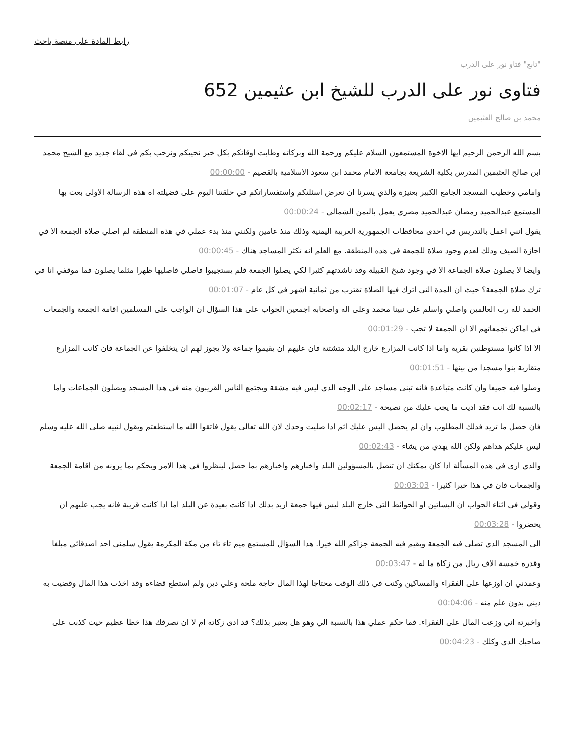رابط المادة على منصة باحث
"تابع" فتاو نور على الدرب
فتاوى نور على الدرب للشيخ ابن عثيمين 652
محمد بن صالح العثيمين
بسم الله الرحمن الرحيم ايها الاخوة المستمعون السلام عليكم ورحمة الله وبركاته وطابت اوقاتكم بكل خير نحييكم ونرحب بكم في لقاء جديد مع الشيخ محمد ابن صالح العثيمين المدرس بكلية الشريعة بجامعة الامام محمد ابن سعود الاسلامية بالقصيم - 00:00:00
وامامي وخطيب المسجد الجامع الكبير بعنيزة والذي يسرنا ان نعرض اسئلتكم واستفساراتكم في حلقتنا اليوم على فضيلته اه هذه الرسالة الاولى بعث بها المستمع عبدالحميد رمضان عبدالحميد مصري يعمل باليمن الشمالي - 00:00:24
يقول انني اعمل بالتدريس في احدى محافظات الجمهورية العربية اليمنية وذلك منذ عامين ولكنني منذ بدء عملي في هذه المنطقة لم اصلي صلاة الجمعة الا في اجازة الصيف وذلك لعدم وجود صلاة للجمعة في هذه المنطقة. مع العلم انه تكثر المساجد هناك - 00:00:45
وايضا لا يصلون صلاة الجماعة الا في وجود شيخ القبيلة وقد ناشدتهم كثيرا لكي يصلوا الجمعة فلم يستجيبوا فاصلي فاصليها ظهرا مثلما يصلون فما موقفي انا في ترك صلاة الجمعة؟ حيث ان المدة التي اترك فيها الصلاة تقترب من ثمانية اشهر في كل عام - 00:01:07
الحمد لله رب العالمين واصلي واسلم على نبينا محمد وعلى اله واصحابه اجمعين الجواب على هذا السؤال ان الواجب على المسلمين اقامة الجمعة والجمعات في اماكن تجمعاتهم الا ان الجمعة لا تجب - 00:01:29
الا اذا كانوا مستوطنين بقرية واما اذا كانت المزارع خارج البلد متشتتة فان عليهم ان يقيموا جماعة ولا يجوز لهم ان يتخلفوا عن الجماعة فان كانت المزارع متقاربة بنوا مسجدا من بينها - 00:01:51
وصلوا فيه جميعا وان كانت متباعدة فانه تبنى مساجد على الوجه الذي ليس فيه مشقة ويجتمع الناس القريبون منه في هذا المسجد ويصلون الجماعات واما بالنسبة لك انت فقد اديت ما يجب عليك من نصيحة - 00:02:17
فان حصل ما تريد فذلك المطلوب وان لم يحصل اليس عليك اثم اذا صليت وحدك لان الله تعالى يقول فاتقوا الله ما استطعتم ويقول لنبيه صلى الله عليه وسلم ليس عليكم هداهم ولكن الله يهدي من يشاء - 00:02:43
والذي ارى في هذه المسألة اذا كان يمكنك ان تتصل بالمسؤولين البلد واخبارهم واخبارهم بما حصل لينظروا في هذا الامر ويحكم بما يرونه من اقامة الجمعة والجمعات فان في هذا خيرا كثيرا - 00:03:03
وقولي في اثناء الجواب ان البساتين او الحوائط التي خارج البلد ليس فيها جمعة اريد بذلك اذا كانت بعيدة عن البلد اما اذا كانت قريبة فانه يجب عليهم ان يحضروا - 00:03:28
الى المسجد الذي تصلى فيه الجمعة ويقيم فيه الجمعة جزاكم الله خيرا. هذا السؤال للمستمع ميم تاء تاء من مكة المكرمة يقول سلمني احد اصدقائي مبلغا وقدره خمسة الاف ريال من زكاة ما له - 00:03:47
وعمدني ان اوزعها على الفقراء والمساكين وكنت في ذلك الوقت محتاجا لهذا المال حاجة ملحة وعلي دين ولم استطع قضاءه وقد اخذت هذا المال وقضيت به ديني بدون علم منه - 00:04:06
واخبرته اني وزعت المال على الفقراء. فما حكم عملي هذا بالنسبة الي وهو هل يعتبر بذلك؟ قد ادى زكاته ام لا ان تصرفك هذا خطأ عظيم حيث كذبت على صاحبك الذي وكلك - 00:04:23